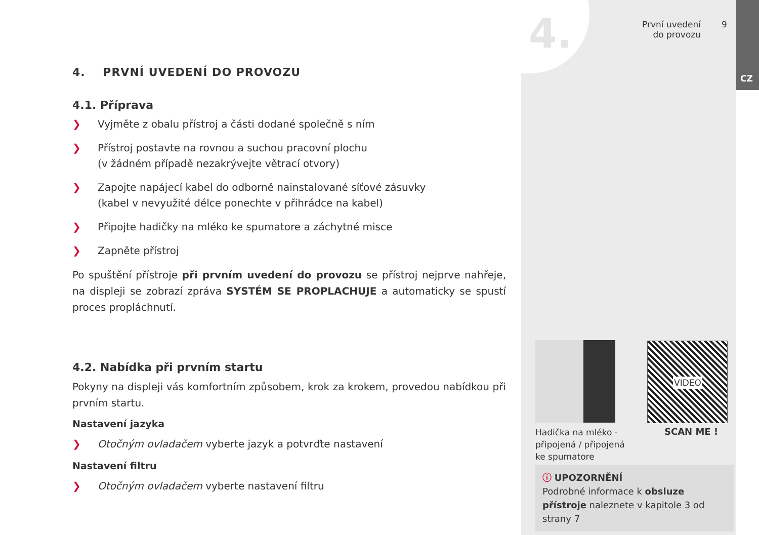4.
První uvedení do provozu
9
CZ
4. PRVNÍ UVEDENÍ DO PROVOZU
4.1. Příprava
❯ Vyjměte z obalu přístroj a části dodané společně s ním
❯ Přístroj postavte na rovnou a suchou pracovní plochu
(v žádném případě nezakrývejte větrací otvory)
❯ Zapojte napájecí kabel do odborně nainstalované síťové zásuvky
(kabel v nevyužité délce ponechte v přihrádce na kabel)
❯ Připojte hadičky na mléko ke spumatore a záchytné misce
❯ Zapněte přístroj
Po spuštění přístroje při prvním uvedení do provozu se přístroj nejprve nahřeje, na displeji se zobrazí zpráva SYSTÉM SE PROPLACHUJE a automaticky se spustí proces propláchnutí.
4.2. Nabídka při prvním startu
Pokyny na displeji vás komfortním způsobem, krok za krokem, provedou nabídkou při prvním startu.
Nastavení jazyka
❯ Otočným ovladačem vyberte jazyk a potvrďte nastavení
Nastavení filtru
❯ Otočným ovladačem vyberte nastavení filtru
Hadička na mléko - připojená / připojená ke spumatore
VIDEO
SCAN ME !
ⓘ UPOZORNĚNÍ
Podrobné informace k obsluze přístroje naleznete v kapitole 3 od strany 7